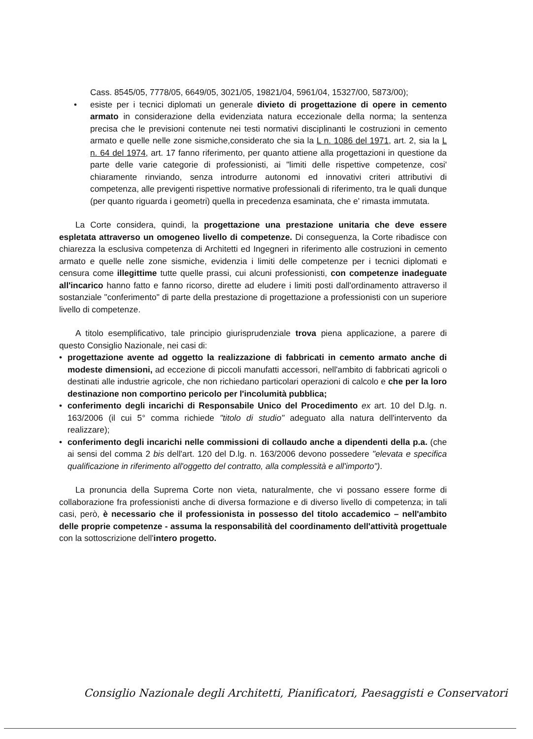Cass. 8545/05, 7778/05, 6649/05, 3021/05, 19821/04, 5961/04, 15327/00, 5873/00);
• esiste per i tecnici diplomati un generale divieto di progettazione di opere in cemento armato in considerazione della evidenziata natura eccezionale della norma; la sentenza precisa che le previsioni contenute nei testi normativi disciplinanti le costruzioni in cemento armato e quelle nelle zone sismiche,considerato che sia la L n. 1086 del 1971, art. 2, sia la L n. 64 del 1974, art. 17 fanno riferimento, per quanto attiene alla progettazioni in questione da parte delle varie categorie di professionisti, ai "limiti delle rispettive competenze, cosi' chiaramente rinviando, senza introdurre autonomi ed innovativi criteri attributivi di competenza, alle previgenti rispettive normative professionali di riferimento, tra le quali dunque (per quanto riguarda i geometri) quella in precedenza esaminata, che e' rimasta immutata.
La Corte considera, quindi, la progettazione una prestazione unitaria che deve essere espletata attraverso un omogeneo livello di competenze. Di conseguenza, la Corte ribadisce con chiarezza la esclusiva competenza di Architetti ed Ingegneri in riferimento alle costruzioni in cemento armato e quelle nelle zone sismiche, evidenzia i limiti delle competenze per i tecnici diplomati e censura come illegittime tutte quelle prassi, cui alcuni professionisti, con competenze inadeguate all'incarico hanno fatto e fanno ricorso, dirette ad eludere i limiti posti dall'ordinamento attraverso il sostanziale "conferimento" di parte della prestazione di progettazione a professionisti con un superiore livello di competenze.
A titolo esemplificativo, tale principio giurisprudenziale trova piena applicazione, a parere di questo Consiglio Nazionale, nei casi di:
• progettazione avente ad oggetto la realizzazione di fabbricati in cemento armato anche di modeste dimensioni, ad eccezione di piccoli manufatti accessori, nell'ambito di fabbricati agricoli o destinati alle industrie agricole, che non richiedano particolari operazioni di calcolo e che per la loro destinazione non comportino pericolo per l'incolumità pubblica;
• conferimento degli incarichi di Responsabile Unico del Procedimento ex art. 10 del D.lg. n. 163/2006 (il cui 5° comma richiede "titolo di studio" adeguato alla natura dell'intervento da realizzare);
• conferimento degli incarichi nelle commissioni di collaudo anche a dipendenti della p.a. (che ai sensi del comma 2 bis dell'art. 120 del D.lg. n. 163/2006 devono possedere "elevata e specifica qualificazione in riferimento all'oggetto del contratto, alla complessità e all'importo").
La pronuncia della Suprema Corte non vieta, naturalmente, che vi possano essere forme di collaborazione fra professionisti anche di diversa formazione e di diverso livello di competenza; in tali casi, però, è necessario che il professionista in possesso del titolo accademico – nell'ambito delle proprie competenze - assuma la responsabilità del coordinamento dell'attività progettuale con la sottoscrizione dell'intero progetto.
Consiglio Nazionale degli Architetti, Pianificatori, Paesaggisti e Conservatori